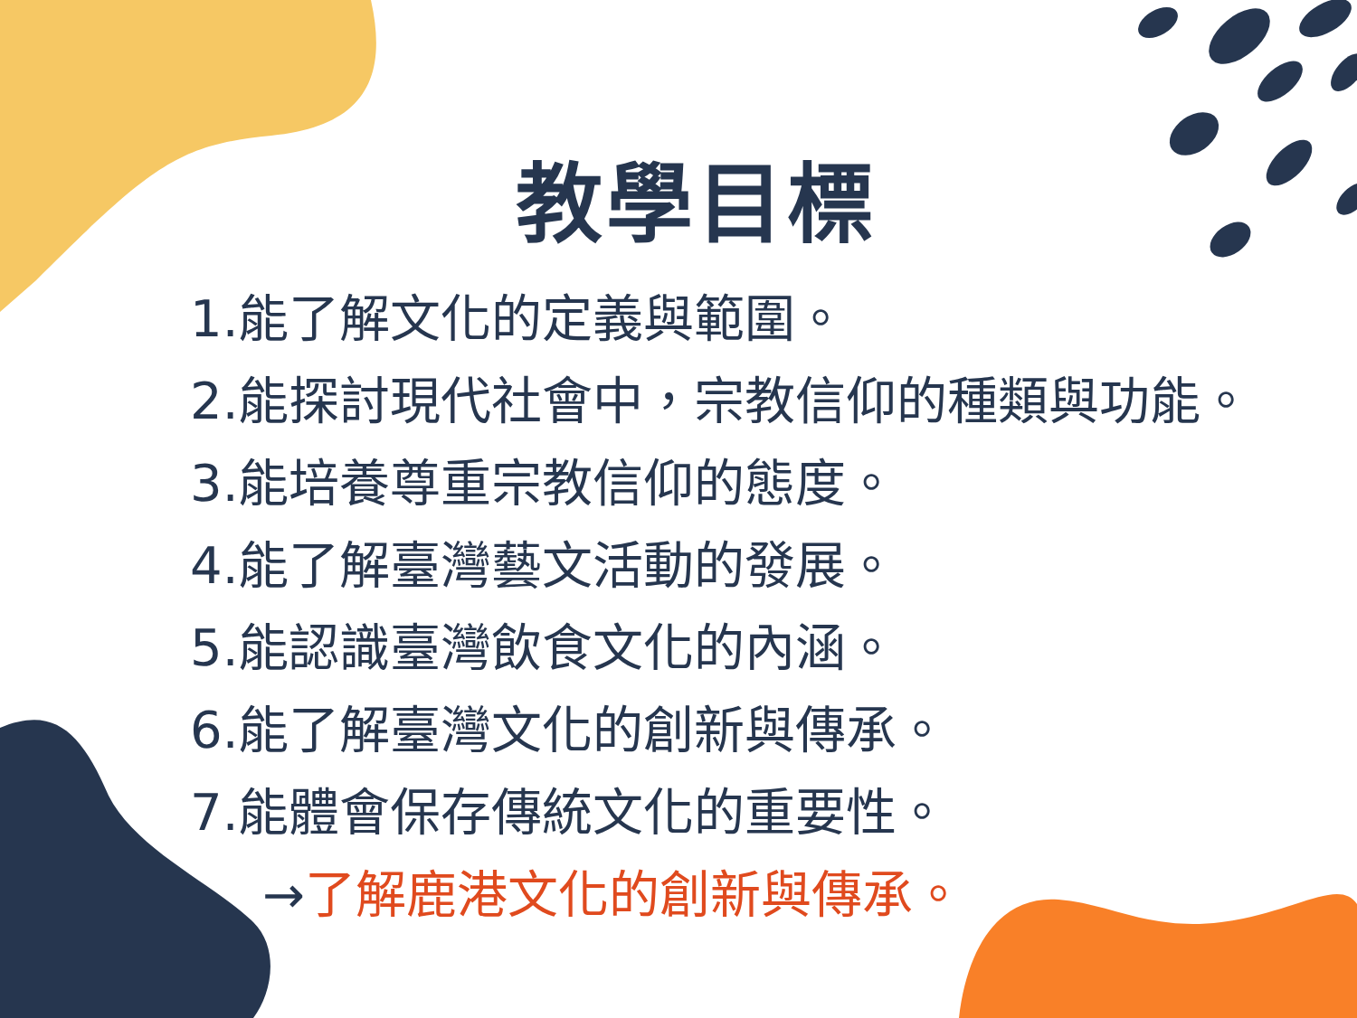教學目標
1.能了解文化的定義與範圍。
2.能探討現代社會中，宗教信仰的種類與功能。
3.能培養尊重宗教信仰的態度。
4.能了解臺灣藝文活動的發展。
5.能認識臺灣飲食文化的內涵。
6.能了解臺灣文化的創新與傳承。
7.能體會保存傳統文化的重要性。
→了解鹿港文化的創新與傳承。